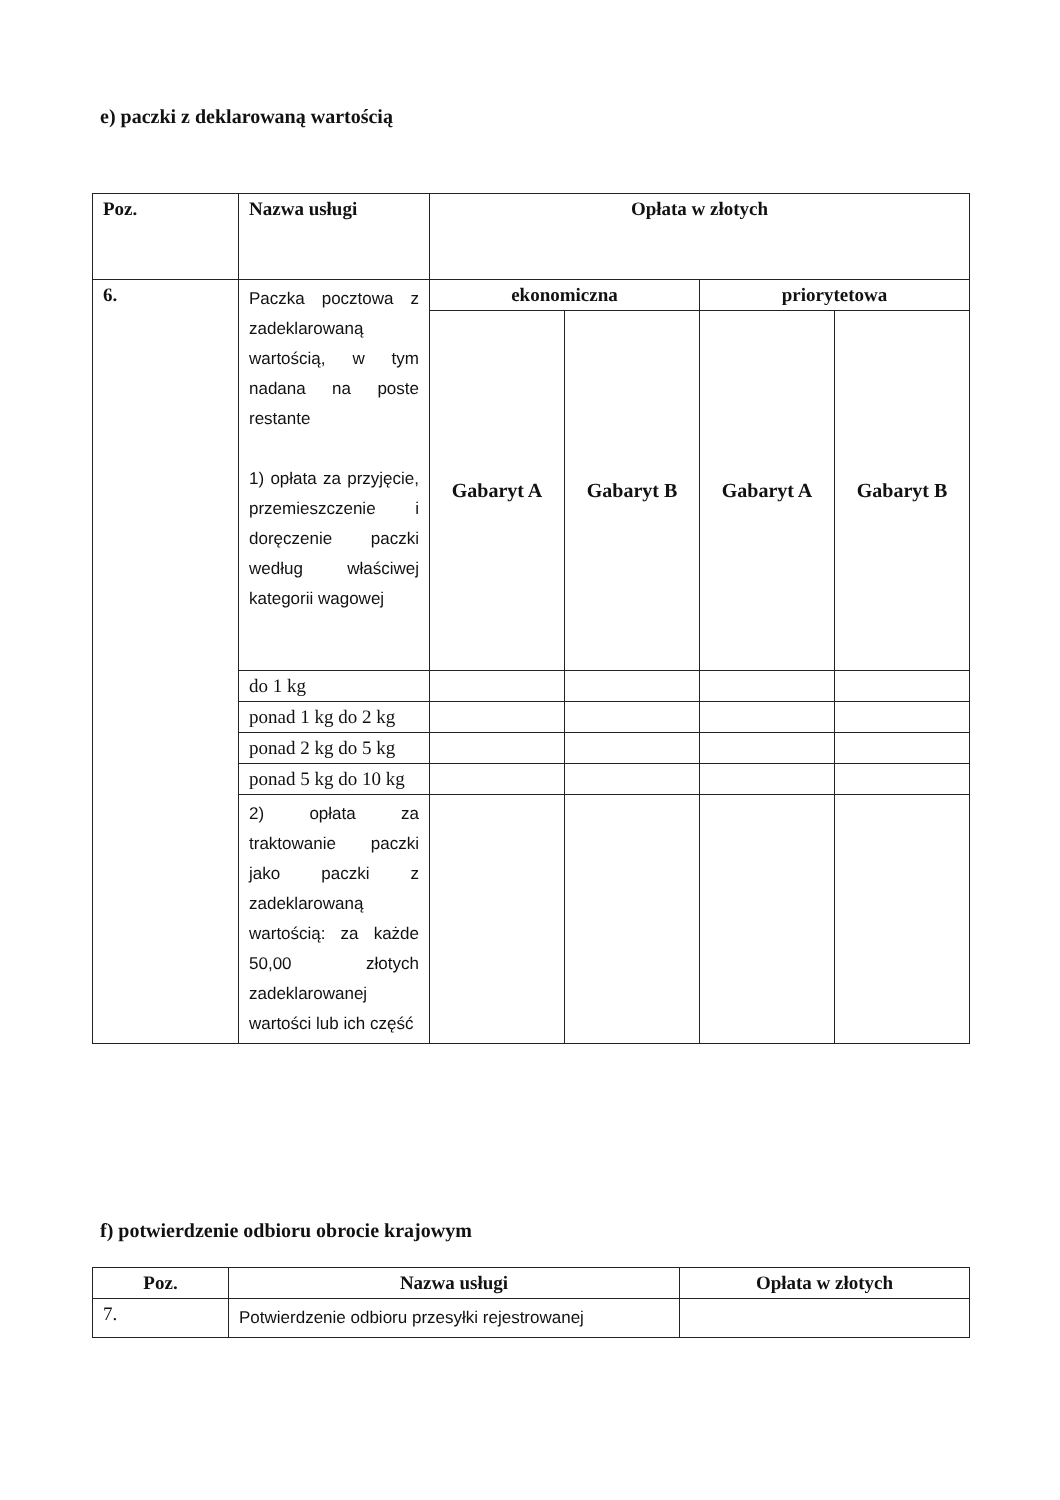e) paczki z deklarowaną wartością
| Poz. | Nazwa usługi | Opłata w złotych | | | |
| --- | --- | --- | --- | --- | --- |
| 6. | Paczka pocztowa z zadeklarowaną wartością, w tym nadana na poste restante 1) opłata za przyjęcie, przemieszczenie i doręczenie paczki według właściwej kategorii wagowej | ekonomiczna | | priorytetowa | |
| | | Gabaryt A | Gabaryt B | Gabaryt A | Gabaryt B |
| | do 1 kg | | | | |
| | ponad 1 kg do 2 kg | | | | |
| | ponad 2 kg do 5 kg | | | | |
| | ponad 5 kg do 10 kg | | | | |
| | 2) opłata za traktowanie paczki jako paczki z zadeklarowaną wartością: za każde 50,00 złotych zadeklarowanej wartości lub ich część | | | | |
f) potwierdzenie odbioru obrocie krajowym
| Poz. | Nazwa usługi | Opłata w złotych |
| --- | --- | --- |
| 7. | Potwierdzenie odbioru przesyłki rejestrowanej | |